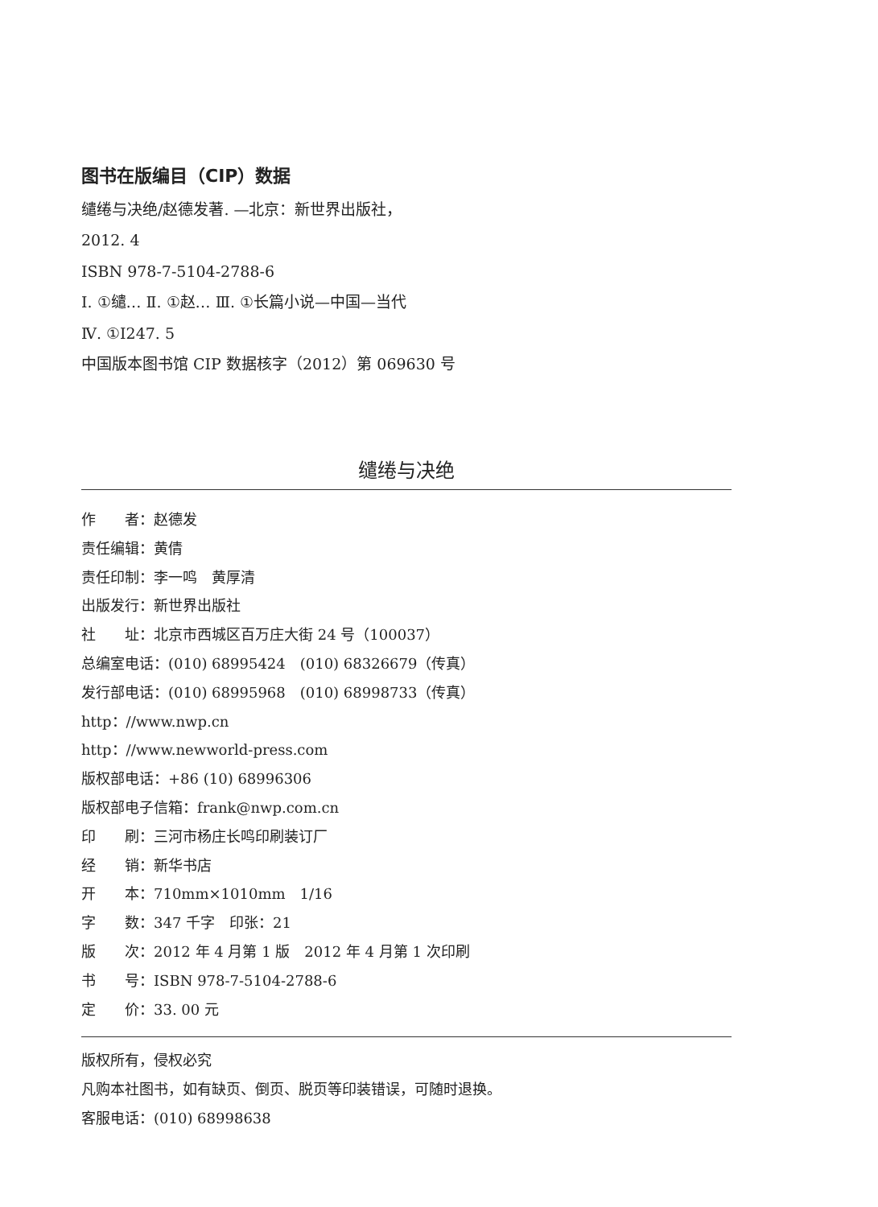图书在版编目（CIP）数据
缱绻与决绝/赵德发著. —北京：新世界出版社，
2012. 4
ISBN 978-7-5104-2788-6
Ⅰ. ①缱… Ⅱ. ①赵… Ⅲ. ①长篇小说—中国—当代
Ⅳ. ①I247. 5
中国版本图书馆 CIP 数据核字（2012）第 069630 号
缱绻与决绝
作　　者：赵德发
责任编辑：黄倩
责任印制：李一鸣　黄厚清
出版发行：新世界出版社
社　　址：北京市西城区百万庄大街 24 号（100037）
总编室电话：(010) 68995424　(010) 68326679（传真）
发行部电话：(010) 68995968　(010) 68998733（传真）
http：//www.nwp.cn
http：//www.newworld-press.com
版权部电话：+86 (10) 68996306
版权部电子信箱：frank@nwp.com.cn
印　　刷：三河市杨庄长鸣印刷装订厂
经　　销：新华书店
开　　本：710mm×1010mm　1/16
字　　数：347 千字　印张：21
版　　次：2012 年 4 月第 1 版　2012 年 4 月第 1 次印刷
书　　号：ISBN 978-7-5104-2788-6
定　　价：33. 00 元
版权所有，侵权必究
凡购本社图书，如有缺页、倒页、脱页等印装错误，可随时退换。
客服电话：(010) 68998638